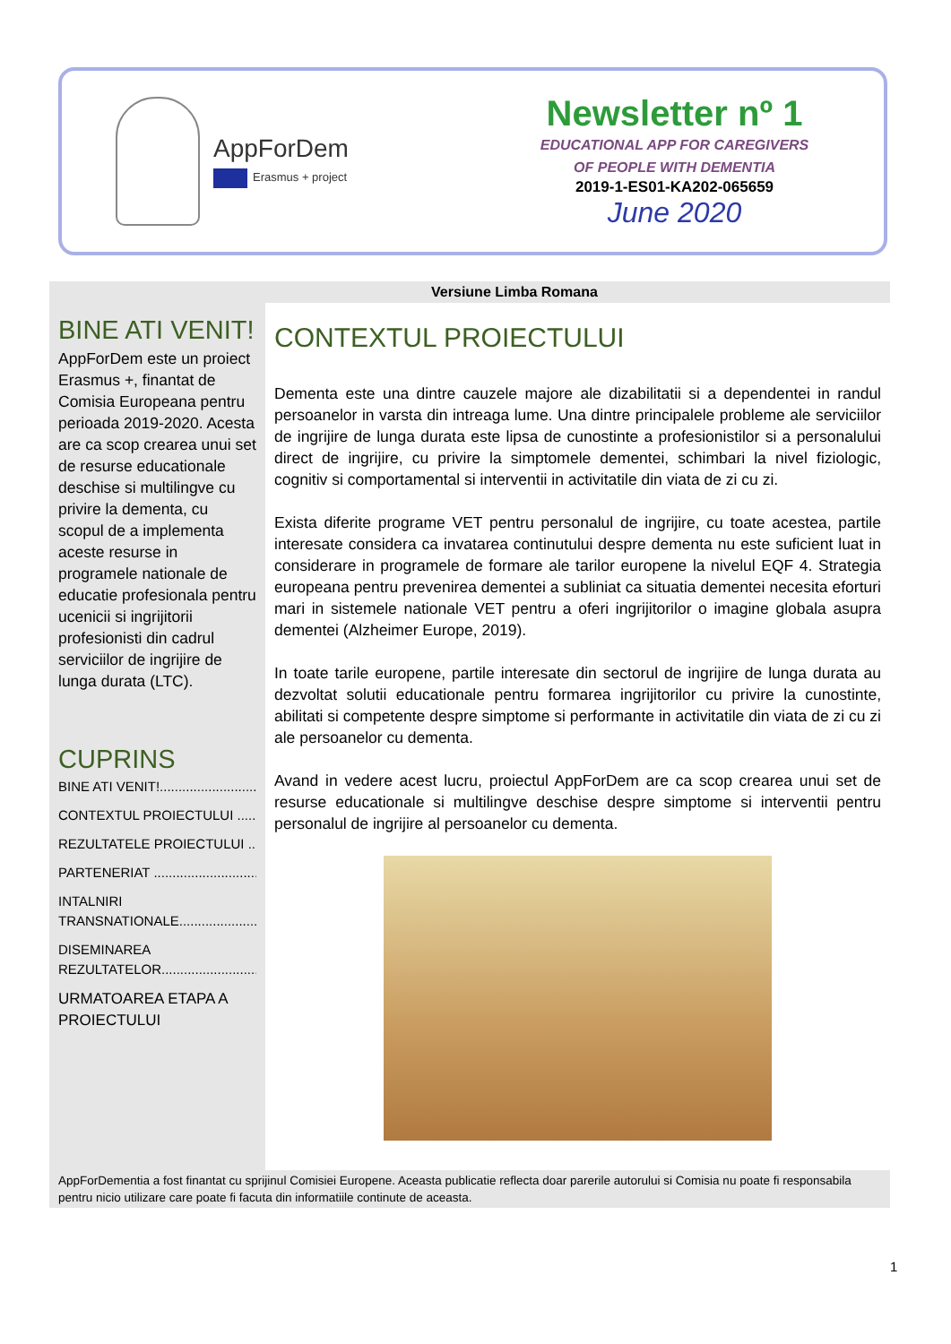AppForDem
Erasmus + project
Newsletter nº 1
EDUCATIONAL APP FOR CAREGIVERS
OF PEOPLE WITH DEMENTIA
2019-1-ES01-KA202-065659
June 2020
Versiune Limba Romana
BINE ATI VENIT!
AppForDem este un proiect Erasmus +, finantat de Comisia Europeana pentru perioada 2019-2020. Acesta are ca scop crearea unui set de resurse educationale deschise si multilingve cu privire la dementa, cu scopul de a implementa aceste resurse in programele nationale de educatie profesionala pentru ucenicii si ingrijitorii profesionisti din cadrul serviciilor de ingrijire de lunga durata (LTC).
CUPRINS
BINE ATI VENIT!..........................
CONTEXTUL PROIECTULUI .........
REZULTATELE PROIECTULUI ......
PARTENERIAT ............................
INTALNIRI
TRANSNATIONALE.....................
DISEMINAREA
REZULTATELOR..........................
URMATOAREA ETAPA A
PROIECTULUI
CONTEXTUL PROIECTULUI
Dementa este una dintre cauzele majore ale dizabilitatii si a dependentei in randul persoanelor in varsta din intreaga lume. Una dintre principalele probleme ale serviciilor de ingrijire de lunga durata este lipsa de cunostinte a profesionistilor si a personalului direct de ingrijire, cu privire la simptomele dementei, schimbari la nivel fiziologic, cognitiv si comportamental si interventii in activitatile din viata de zi cu zi.
Exista diferite programe VET pentru personalul de ingrijire, cu toate acestea, partile interesate considera ca invatarea continutului despre dementa nu este suficient luat in considerare in programele de formare ale tarilor europene la nivelul EQF 4. Strategia europeana pentru prevenirea dementei a subliniat ca situatia dementei necesita eforturi mari in sistemele nationale VET pentru a oferi ingrijitorilor o imagine globala asupra dementei (Alzheimer Europe, 2019).
In toate tarile europene, partile interesate din sectorul de ingrijire de lunga durata au dezvoltat solutii educationale pentru formarea ingrijitorilor cu privire la cunostinte, abilitati si competente despre simptome si performante in activitatile din viata de zi cu zi ale persoanelor cu dementa.
Avand in vedere acest lucru, proiectul AppForDem are ca scop crearea unui set de resurse educationale si multilingve deschise despre simptome si interventii pentru personalul de ingrijire al persoanelor cu dementa.
AppForDementia a fost finantat cu sprijinul Comisiei Europene. Aceasta publicatie reflecta doar parerile autorului si Comisia nu poate fi responsabila pentru nicio utilizare care poate fi facuta din informatiile continute de aceasta.
1